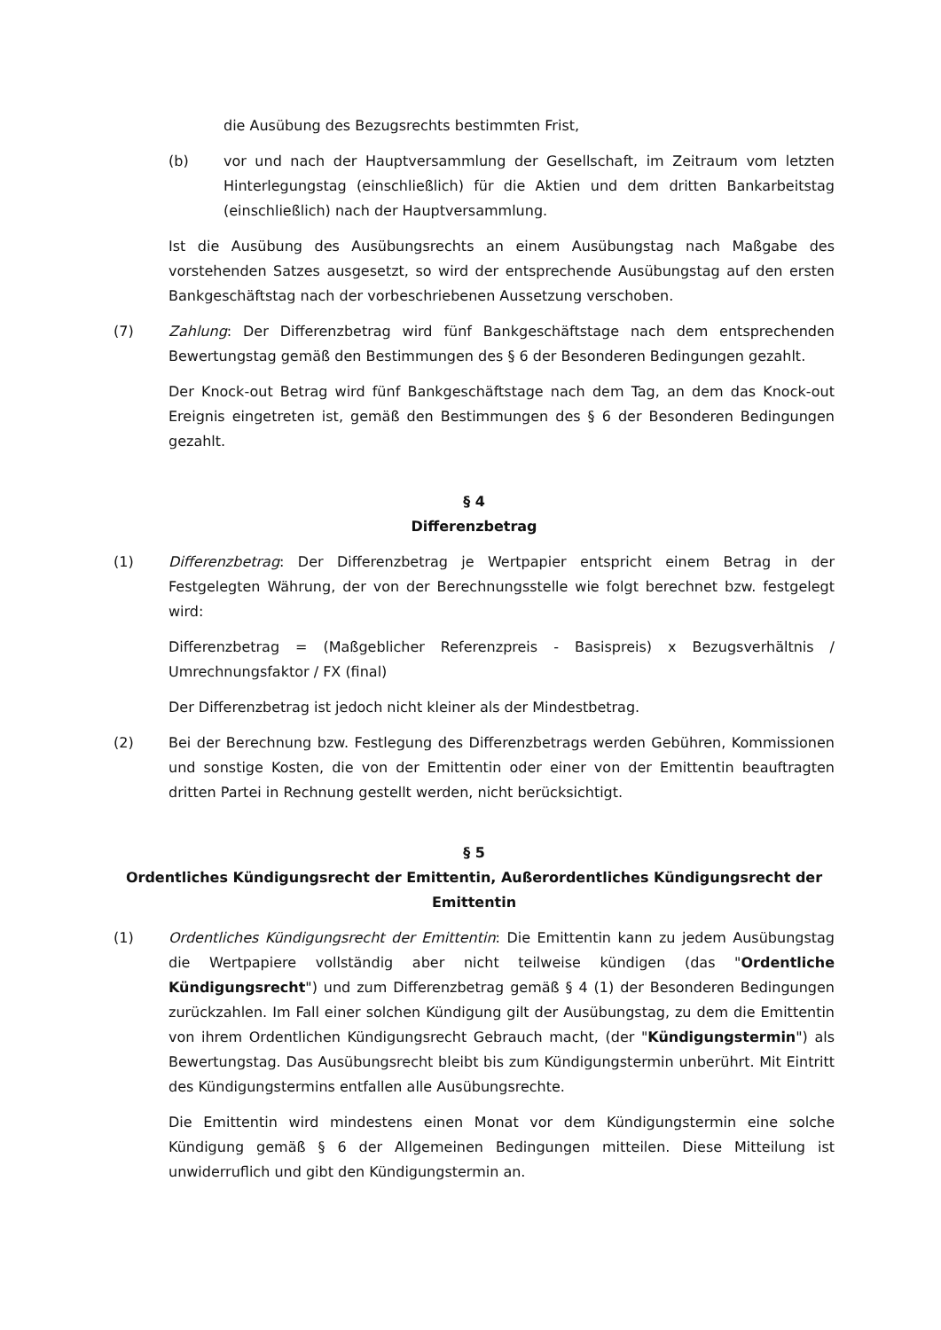die Ausübung des Bezugsrechts bestimmten Frist,
(b) vor und nach der Hauptversammlung der Gesellschaft, im Zeitraum vom letzten Hinterlegungstag (einschließlich) für die Aktien und dem dritten Bankarbeitstag (einschließlich) nach der Hauptversammlung.
Ist die Ausübung des Ausübungsrechts an einem Ausübungstag nach Maßgabe des vorstehenden Satzes ausgesetzt, so wird der entsprechende Ausübungstag auf den ersten Bankgeschäftstag nach der vorbeschriebenen Aussetzung verschoben.
(7) Zahlung: Der Differenzbetrag wird fünf Bankgeschäftstage nach dem entsprechenden Bewertungstag gemäß den Bestimmungen des § 6 der Besonderen Bedingungen gezahlt.
Der Knock-out Betrag wird fünf Bankgeschäftstage nach dem Tag, an dem das Knock-out Ereignis eingetreten ist, gemäß den Bestimmungen des § 6 der Besonderen Bedingungen gezahlt.
§ 4
Differenzbetrag
(1) Differenzbetrag: Der Differenzbetrag je Wertpapier entspricht einem Betrag in der Festgelegten Währung, der von der Berechnungsstelle wie folgt berechnet bzw. festgelegt wird:
Differenzbetrag = (Maßgeblicher Referenzpreis - Basispreis) x Bezugsverhältnis / Umrechnungsfaktor / FX (final)
Der Differenzbetrag ist jedoch nicht kleiner als der Mindestbetrag.
(2) Bei der Berechnung bzw. Festlegung des Differenzbetrags werden Gebühren, Kommissionen und sonstige Kosten, die von der Emittentin oder einer von der Emittentin beauftragten dritten Partei in Rechnung gestellt werden, nicht berücksichtigt.
§ 5
Ordentliches Kündigungsrecht der Emittentin, Außerordentliches Kündigungsrecht der Emittentin
(1) Ordentliches Kündigungsrecht der Emittentin: Die Emittentin kann zu jedem Ausübungstag die Wertpapiere vollständig aber nicht teilweise kündigen (das "Ordentliche Kündigungsrecht") und zum Differenzbetrag gemäß § 4 (1) der Besonderen Bedingungen zurückzahlen. Im Fall einer solchen Kündigung gilt der Ausübungstag, zu dem die Emittentin von ihrem Ordentlichen Kündigungsrecht Gebrauch macht, (der "Kündigungstermin") als Bewertungstag. Das Ausübungsrecht bleibt bis zum Kündigungstermin unberührt. Mit Eintritt des Kündigungstermins entfallen alle Ausübungsrechte.
Die Emittentin wird mindestens einen Monat vor dem Kündigungstermin eine solche Kündigung gemäß § 6 der Allgemeinen Bedingungen mitteilen. Diese Mitteilung ist unwiderruflich und gibt den Kündigungstermin an.